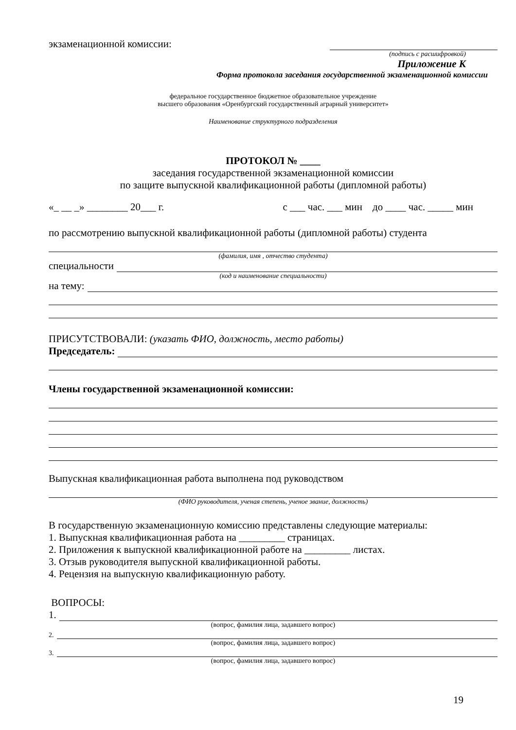экзаменационной комиссии:
(подпись с расшифровкой)
Приложение К
Форма протокола заседания государственной экзаменационной комиссии
федеральное государственное бюджетное образовательное учреждение
высшего образования «Оренбургский государственный аграрный университет»
Наименование структурного подразделения
ПРОТОКОЛ № ____
заседания государственной экзаменационной комиссии
по защите выпускной квалификационной работы (дипломной работы)
«_ __ _» ________ 20___ г. с ___ час. ___ мин до ____ час. _____ мин
по рассмотрению выпускной квалификационной работы (дипломной работы) студента
(фамилия, имя , отчество студента)
специальности
(код и наименование специальности)
на тему:
ПРИСУТСТВОВАЛИ: (указать ФИО, должность, место работы)
Председатель:
Члены государственной экзаменационной комиссии:
Выпускная квалификационная работа выполнена под руководством
(ФИО руководителя, ученая степень, ученое звание, должность)
В государственную экзаменационную комиссию представлены следующие материалы:
1. Выпускная квалификационная работа на _________ страницах.
2. Приложения к выпускной квалификационной работе на _________ листах.
3. Отзыв руководителя выпускной квалификационной работы.
4. Рецензия на выпускную квалификационную работу.
ВОПРОСЫ:
1.
(вопрос, фамилия лица, задавшего вопрос)
2.
(вопрос, фамилия лица, задавшего вопрос)
3.
(вопрос, фамилия лица, задавшего вопрос)
19